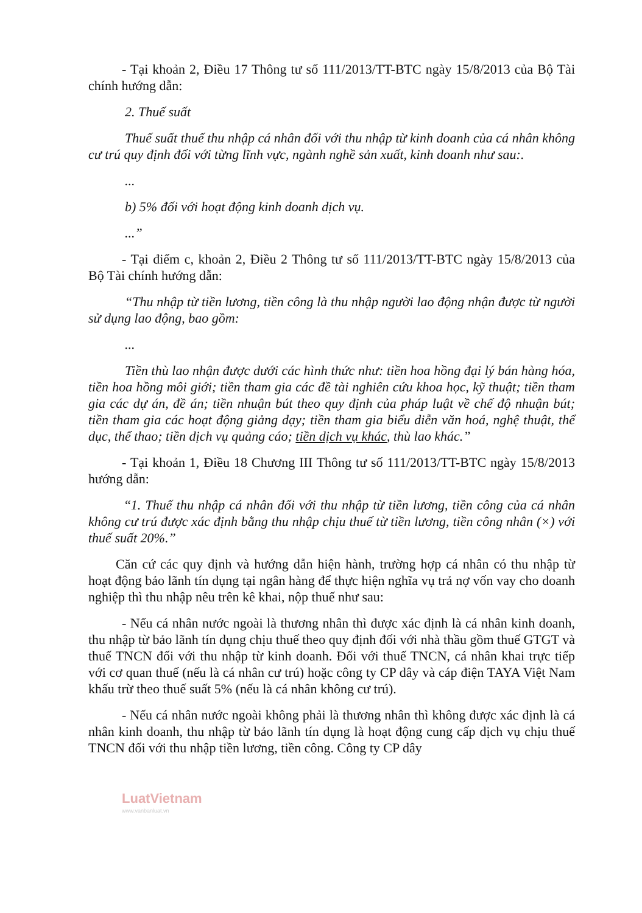- Tại khoản 2, Điều 17 Thông tư số 111/2013/TT-BTC ngày 15/8/2013 của Bộ Tài chính hướng dẫn:
2. Thuế suất
Thuế suất thuế thu nhập cá nhân đối với thu nhập từ kinh doanh của cá nhân không cư trú quy định đối với từng lĩnh vực, ngành nghề sản xuất, kinh doanh như sau:.
...
b) 5% đối với hoạt động kinh doanh dịch vụ.
...”
- Tại điểm c, khoản 2, Điều 2 Thông tư số 111/2013/TT-BTC ngày 15/8/2013 của Bộ Tài chính hướng dẫn:
“Thu nhập từ tiền lương, tiền công là thu nhập người lao động nhận được từ người sử dụng lao động, bao gồm:
...
Tiền thù lao nhận được dưới các hình thức như: tiền hoa hồng đại lý bán hàng hóa, tiền hoa hồng môi giới; tiền tham gia các đề tài nghiên cứu khoa học, kỹ thuật; tiền tham gia các dự án, đề án; tiền nhuận bút theo quy định của pháp luật về chế độ nhuận bút; tiền tham gia các hoạt động giảng dạy; tiền tham gia biểu diễn văn hoá, nghệ thuật, thể dục, thể thao; tiền dịch vụ quảng cáo; tiền dịch vụ khác, thù lao khác.”
- Tại khoản 1, Điều 18 Chương III Thông tư số 111/2013/TT-BTC ngày 15/8/2013 hướng dẫn:
“1. Thuế thu nhập cá nhân đối với thu nhập từ tiền lương, tiền công của cá nhân không cư trú được xác định bằng thu nhập chịu thuế từ tiền lương, tiền công nhân (×) với thuế suất 20%.”
Căn cứ các quy định và hướng dẫn hiện hành, trường hợp cá nhân có thu nhập từ hoạt động bảo lãnh tín dụng tại ngân hàng để thực hiện nghĩa vụ trả nợ vốn vay cho doanh nghiệp thì thu nhập nêu trên kê khai, nộp thuế như sau:
- Nếu cá nhân nước ngoài là thương nhân thì được xác định là cá nhân kinh doanh, thu nhập từ bảo lãnh tín dụng chịu thuế theo quy định đối với nhà thầu gồm thuế GTGT và thuế TNCN đối với thu nhập từ kinh doanh. Đối với thuế TNCN, cá nhân khai trực tiếp với cơ quan thuế (nếu là cá nhân cư trú) hoặc công ty CP dây và cáp điện TAYA Việt Nam khấu trừ theo thuế suất 5% (nếu là cá nhân không cư trú).
- Nếu cá nhân nước ngoài không phải là thương nhân thì không được xác định là cá nhân kinh doanh, thu nhập từ bảo lãnh tín dụng là hoạt động cung cấp dịch vụ chịu thuế TNCN đối với thu nhập tiền lương, tiền công. Công ty CP dây
LuatVietnam
www.vanbanluat.vn